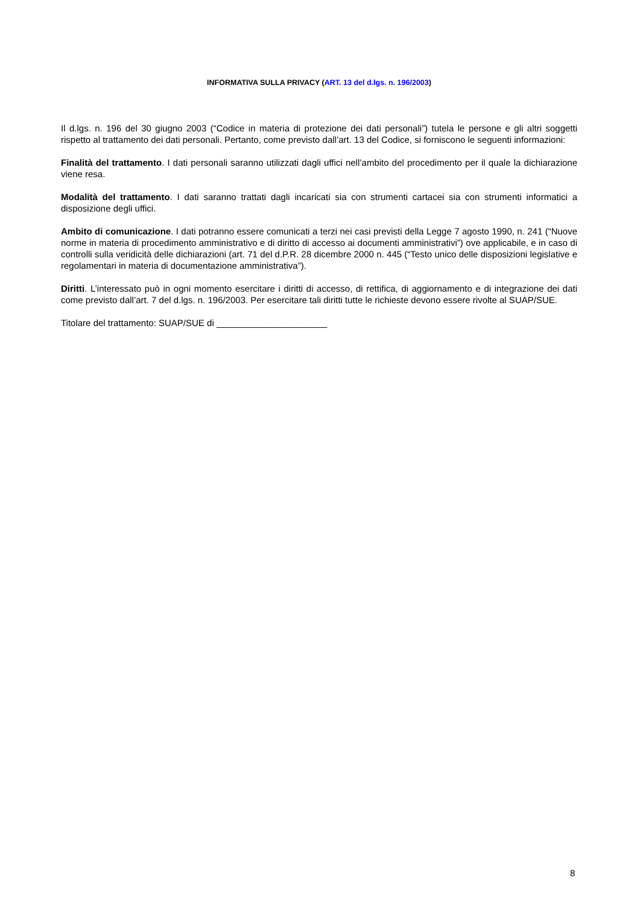INFORMATIVA SULLA PRIVACY (ART. 13 del d.lgs. n. 196/2003)
Il d.lgs. n. 196 del 30 giugno 2003 (“Codice in materia di protezione dei dati personali”) tutela le persone e gli altri soggetti rispetto al trattamento dei dati personali. Pertanto, come previsto dall’art. 13 del Codice, si forniscono le seguenti informazioni:
Finalità del trattamento. I dati personali saranno utilizzati dagli uffici nell’ambito del procedimento per il quale la dichiarazione viene resa.
Modalità del trattamento. I dati saranno trattati dagli incaricati sia con strumenti cartacei sia con strumenti informatici a disposizione degli uffici.
Ambito di comunicazione. I dati potranno essere comunicati a terzi nei casi previsti della Legge 7 agosto 1990, n. 241 (“Nuove norme in materia di procedimento amministrativo e di diritto di accesso ai documenti amministrativi”) ove applicabile, e in caso di controlli sulla veridicità delle dichiarazioni (art. 71 del d.P.R. 28 dicembre 2000 n. 445 (“Testo unico delle disposizioni legislative e regolamentari in materia di documentazione amministrativa”).
Diritti. L’interessato può in ogni momento esercitare i diritti di accesso, di rettifica, di aggiornamento e di integrazione dei dati come previsto dall’art. 7 del d.lgs. n. 196/2003. Per esercitare tali diritti tutte le richieste devono essere rivolte al SUAP/SUE.
Titolare del trattamento: SUAP/SUE di ______________________
8